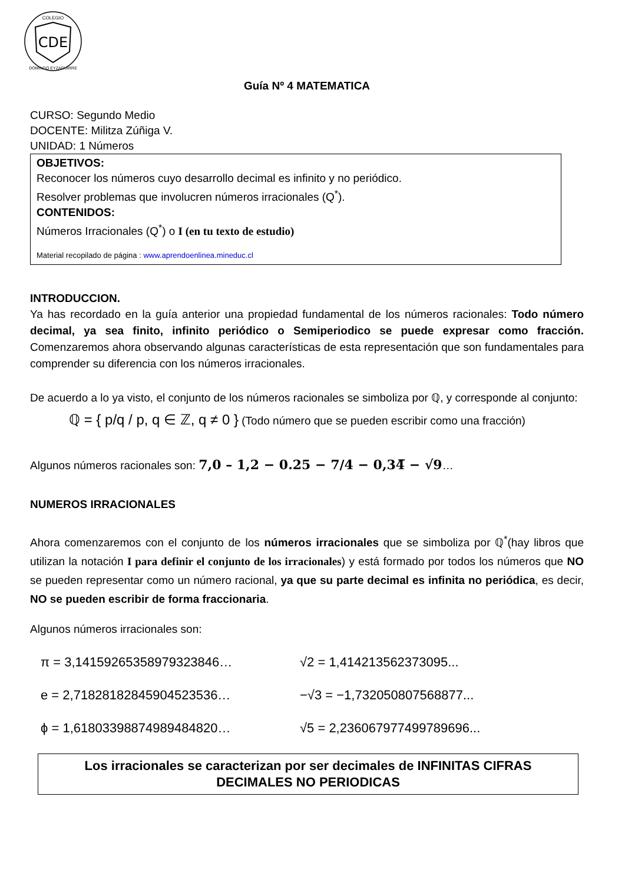CDE
COLEGIO
DOMINGO EYZAGUIRRE
Guía Nº 4 MATEMATICA
CURSO: Segundo Medio
DOCENTE: Militza Zúñiga V.
UNIDAD: 1 Números
OBJETIVOS:
Reconocer los números cuyo desarrollo decimal es infinito y no periódico.
Resolver problemas que involucren números irracionales (Q<sup>*</sup>).
CONTENIDOS:
Números Irracionales (Q<sup>*</sup>) o I (en tu texto de estudio)
Material recopilado de página : www.aprendoenlinea.mineduc.cl
INTRODUCCION.
Ya has recordado en la guía anterior una propiedad fundamental de los números racionales: Todo número decimal, ya sea finito, infinito periódico o Semiperiodico se puede expresar como fracción. Comenzaremos ahora observando algunas características de esta representación que son fundamentales para comprender su diferencia con los números irracionales.
De acuerdo a lo ya visto, el conjunto de los números racionales se simboliza por ℚ, y corresponde al conjunto:
ℚ = { p/q / p, q ∈ ℤ, q ≠ 0 } (Todo número que se pueden escribir como una fracción)
Algunos números racionales son: 7,0 – 1,2 − 0.25 − 7/4 − 0,34̅ − √9…
NUMEROS IRRACIONALES
Ahora comenzaremos con el conjunto de los números irracionales que se simboliza por ℚ<sup>*</sup>(hay libros que utilizan la notación I para definir el conjunto de los irracionales) y está formado por todos los números que NO se pueden representar como un número racional, ya que su parte decimal es infinita no periódica, es decir, NO se pueden escribir de forma fraccionaria.
Algunos números irracionales son:
π = 3,14159265358979323846…
√2 = 1,414213562373095...
e = 2,71828182845904523536…
−√3 = −1,732050807568877...
ϕ = 1,61803398874989484820…
√5 = 2,236067977499789696...
Los irracionales se caracterizan por ser decimales de INFINITAS CIFRAS
DECIMALES NO PERIODICAS